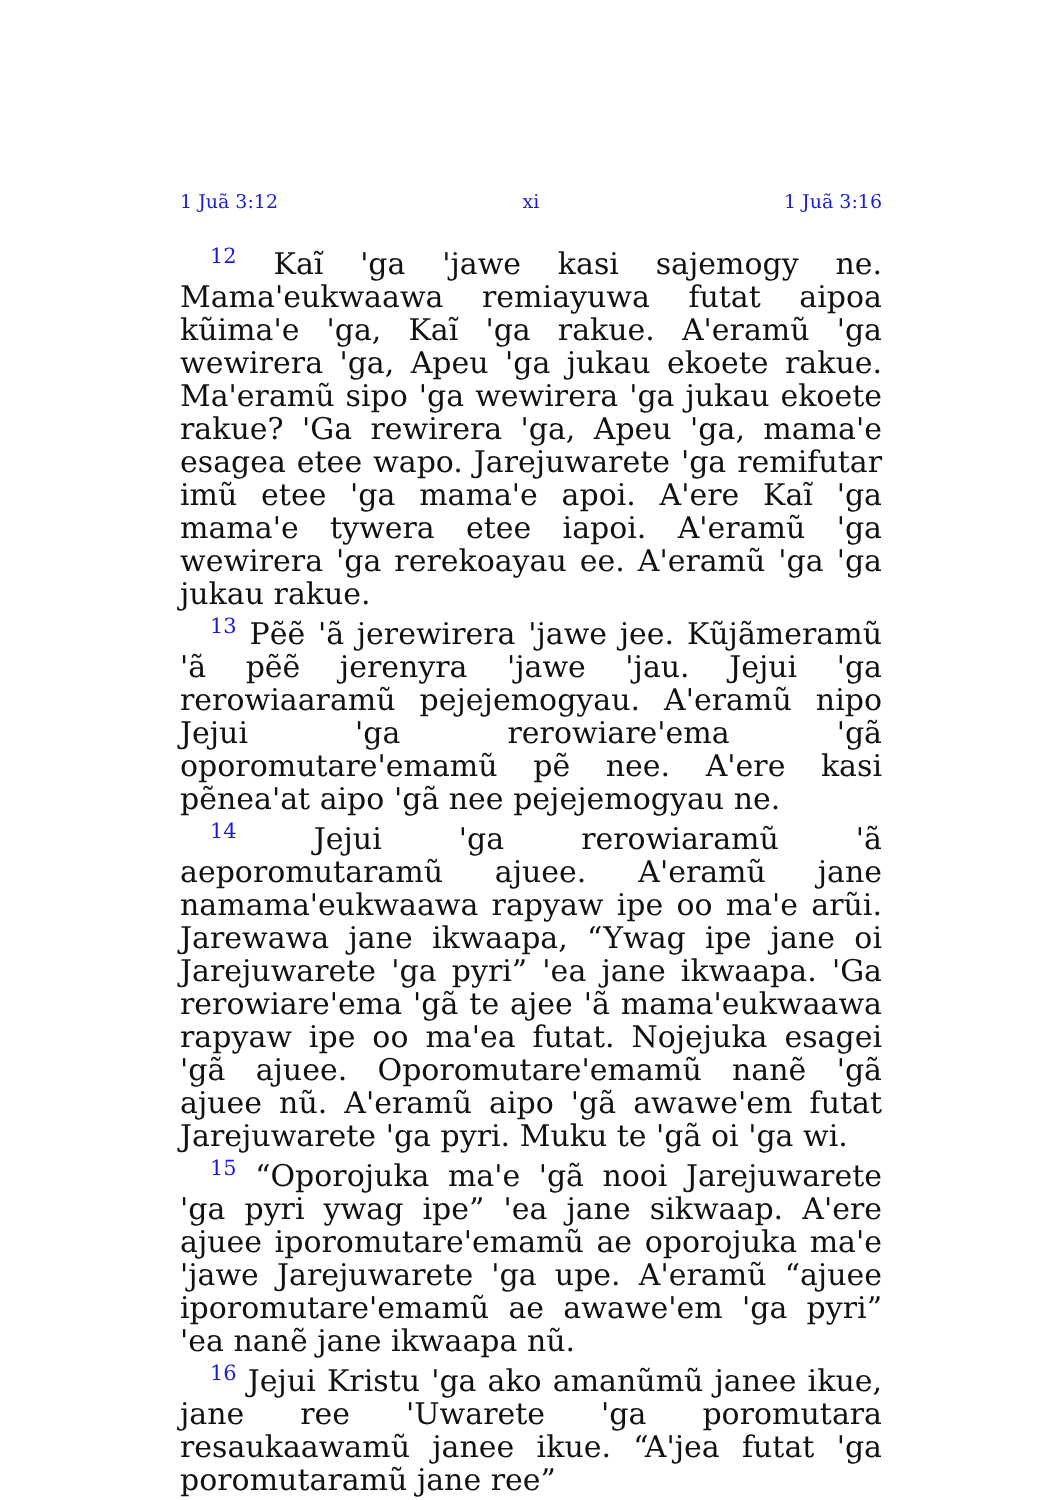1 Juã 3:12 xi 1 Juã 3:16
<sup>12</sup> Kaĩ 'ga 'jawe kasi sajemogy ne. Mama'eukwaawa remiayuwa futat aipoa kũima'e 'ga, Kaĩ 'ga rakue. A'eramũ 'ga wewirera 'ga, Apeu 'ga jukau ekoete rakue. Ma'eramũ sipo 'ga wewirera 'ga jukau ekoete rakue? 'Ga rewirera 'ga, Apeu 'ga, mama'e esagea etee wapo. Jarejuwarete 'ga remifutar imũ etee 'ga mama'e apoi. A'ere Kaĩ 'ga mama'e tywera etee iapoi. A'eramũ 'ga wewirera 'ga rerekoayau ee. A'eramũ 'ga 'ga jukau rakue.
<sup>13</sup> Pẽẽ 'ã jerewirera 'jawe jee. Kũjãmeramũ 'ã pẽẽ jerenyra 'jawe 'jau. Jejui 'ga rerowiaaramũ pejejemogyau. A'eramũ nipo Jejui 'ga rerowiare'ema 'gã oporomutare'emamũ pẽ nee. A'ere kasi pẽnea'at aipo 'gã nee pejejemogyau ne.
<sup>14</sup> Jejui 'ga rerowiaramũ 'ã aeporomutaramũ ajuee. A'eramũ jane namama'eukwaawa rapyaw ipe oo ma'e arũi. Jarewawa jane ikwaapa, “Ywag ipe jane oi Jarejuwarete 'ga pyri” 'ea jane ikwaapa. 'Ga rerowiare'ema 'gã te ajee 'ã mama'eukwaawa rapyaw ipe oo ma'ea futat. Nojejuka esagei 'gã ajuee. Oporomutare'emamũ nanẽ 'gã ajuee nũ. A'eramũ aipo 'gã awawe'em futat Jarejuwarete 'ga pyri. Muku te 'gã oi 'ga wi.
<sup>15</sup> “Oporojuka ma'e 'gã nooi Jarejuwarete 'ga pyri ywag ipe” 'ea jane sikwaap. A'ere ajuee iporomutare'emamũ ae oporojuka ma'e 'jawe Jarejuwarete 'ga upe. A'eramũ “ajuee iporomutare'emamũ ae awawe'em 'ga pyri” 'ea nanẽ jane ikwaapa nũ.
<sup>16</sup> Jejui Kristu 'ga ako amanũmũ janee ikue, jane ree 'Uwarete 'ga poromutara resaukaawamũ janee ikue. “A'jea futat 'ga poromutaramũ jane ree”